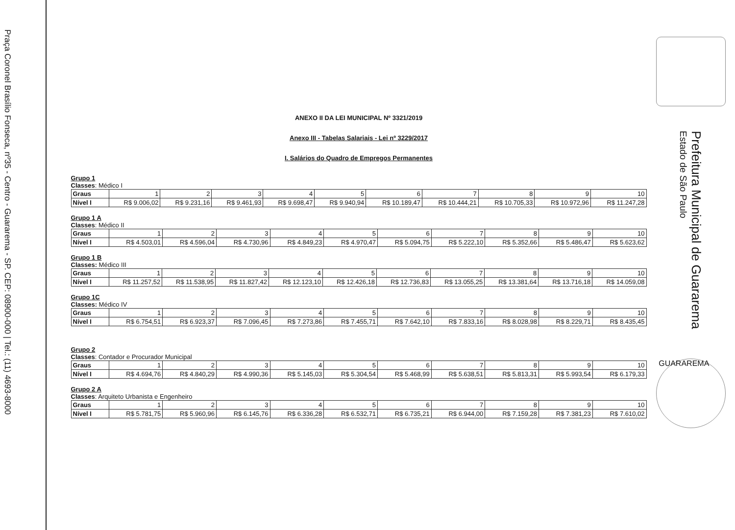Praça Coronel Brasílio Fonseca, nº35 - Centro - Guararema - SP. CEP: 08900-000 | Tel.: (11) 4693-8000
ANEXO II DA LEI MUNICIPAL Nº 3321/2019
Anexo III - Tabelas Salariais - Lei nº 3229/2017
I. Salários do Quadro de Empregos Permanentes
Grupo 1
Classes: Médico I
| Graus | 1 | 2 | 3 | 4 | 5 | 6 | 7 | 8 | 9 | 10 |
| Nível I | R$ 9.006,02 | R$ 9.231,16 | R$ 9.461,93 | R$ 9.698,47 | R$ 9.940,94 | R$ 10.189,47 | R$ 10.444,21 | R$ 10.705,33 | R$ 10.972,96 | R$ 11.247,28 |
Grupo 1 A
Classes: Médico II
| Graus | 1 | 2 | 3 | 4 | 5 | 6 | 7 | 8 | 9 | 10 |
| Nível I | R$ 4.503,01 | R$ 4.596,04 | R$ 4.730,96 | R$ 4.849,23 | R$ 4.970,47 | R$ 5.094,75 | R$ 5.222,10 | R$ 5.352,66 | R$ 5.486,47 | R$ 5.623,62 |
Grupo 1 B
Classes: Médico III
| Graus | 1 | 2 | 3 | 4 | 5 | 6 | 7 | 8 | 9 | 10 |
| Nível I | R$ 11.257,52 | R$ 11.538,95 | R$ 11.827,42 | R$ 12.123,10 | R$ 12.426,18 | R$ 12.736,83 | R$ 13.055,25 | R$ 13.381,64 | R$ 13.716,18 | R$ 14.059,08 |
Grupo 1C
Classes: Médico IV
| Graus | 1 | 2 | 3 | 4 | 5 | 6 | 7 | 8 | 9 | 10 |
| Nível I | R$ 6.754,51 | R$ 6.923,37 | R$ 7.096,45 | R$ 7.273,86 | R$ 7.455,71 | R$ 7.642,10 | R$ 7.833,16 | R$ 8.028,98 | R$ 8.229,71 | R$ 8.435,45 |
Grupo 2
Classes: Contador e Procurador Municipal
| Graus | 1 | 2 | 3 | 4 | 5 | 6 | 7 | 8 | 9 | 10 |
| Nível I | R$ 4.694,76 | R$ 4.840,29 | R$ 4.990,36 | R$ 5.145,03 | R$ 5.304,54 | R$ 5.468,99 | R$ 5.638,51 | R$ 5.813,31 | R$ 5.993,54 | R$ 6.179,33 |
Grupo 2 A
Classes: Arquiteto Urbanista e Engenheiro
| Graus | 1 | 2 | 3 | 4 | 5 | 6 | 7 | 8 | 9 | 10 |
| Nível I | R$ 5.781,75 | R$ 5.960,96 | R$ 6.145,76 | R$ 6.336,28 | R$ 6.532,71 | R$ 6.735,21 | R$ 6.944,00 | R$ 7.159,28 | R$ 7.381,23 | R$ 7.610,02 |
Prefeitura Municipal de Guararema
Estado de São Paulo
GUARAREMA